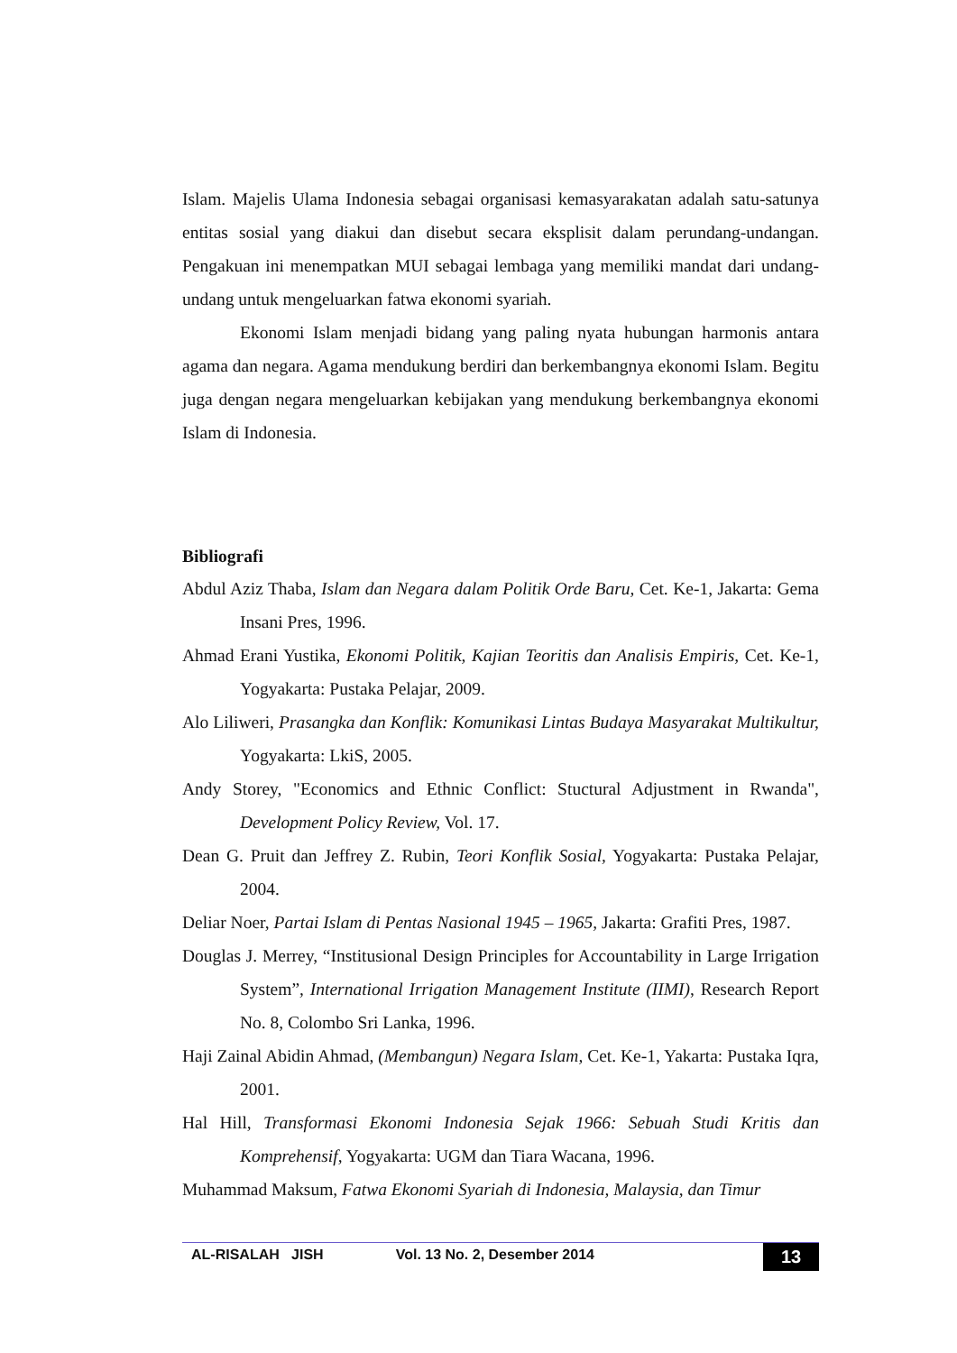Islam. Majelis Ulama Indonesia sebagai organisasi kemasyarakatan adalah satu-satunya entitas sosial yang diakui dan disebut secara eksplisit dalam perundang-undangan. Pengakuan ini menempatkan MUI sebagai lembaga yang memiliki mandat dari undang-undang untuk mengeluarkan fatwa ekonomi syariah.
Ekonomi Islam menjadi bidang yang paling nyata hubungan harmonis antara agama dan negara. Agama mendukung berdiri dan berkembangnya ekonomi Islam. Begitu juga dengan negara mengeluarkan kebijakan yang mendukung berkembangnya ekonomi Islam di Indonesia.
Bibliografi
Abdul Aziz Thaba, Islam dan Negara dalam Politik Orde Baru, Cet. Ke-1, Jakarta: Gema Insani Pres, 1996.
Ahmad Erani Yustika, Ekonomi Politik, Kajian Teoritis dan Analisis Empiris, Cet. Ke-1, Yogyakarta: Pustaka Pelajar, 2009.
Alo Liliweri, Prasangka dan Konflik: Komunikasi Lintas Budaya Masyarakat Multikultur, Yogyakarta: LkiS, 2005.
Andy Storey, "Economics and Ethnic Conflict: Stuctural Adjustment in Rwanda", Development Policy Review, Vol. 17.
Dean G. Pruit dan Jeffrey Z. Rubin, Teori Konflik Sosial, Yogyakarta: Pustaka Pelajar, 2004.
Deliar Noer, Partai Islam di Pentas Nasional 1945 – 1965, Jakarta: Grafiti Pres, 1987.
Douglas J. Merrey, “Institusional Design Principles for Accountability in Large Irrigation System”, International Irrigation Management Institute (IIMI), Research Report No. 8, Colombo Sri Lanka, 1996.
Haji Zainal Abidin Ahmad, (Membangun) Negara Islam, Cet. Ke-1, Yakarta: Pustaka Iqra, 2001.
Hal Hill, Transformasi Ekonomi Indonesia Sejak 1966: Sebuah Studi Kritis dan Komprehensif, Yogyakarta: UGM dan Tiara Wacana, 1996.
Muhammad Maksum, Fatwa Ekonomi Syariah di Indonesia, Malaysia, dan Timur
AL-RISALAH JISH Vol. 13 No. 2, Desember 2014 13